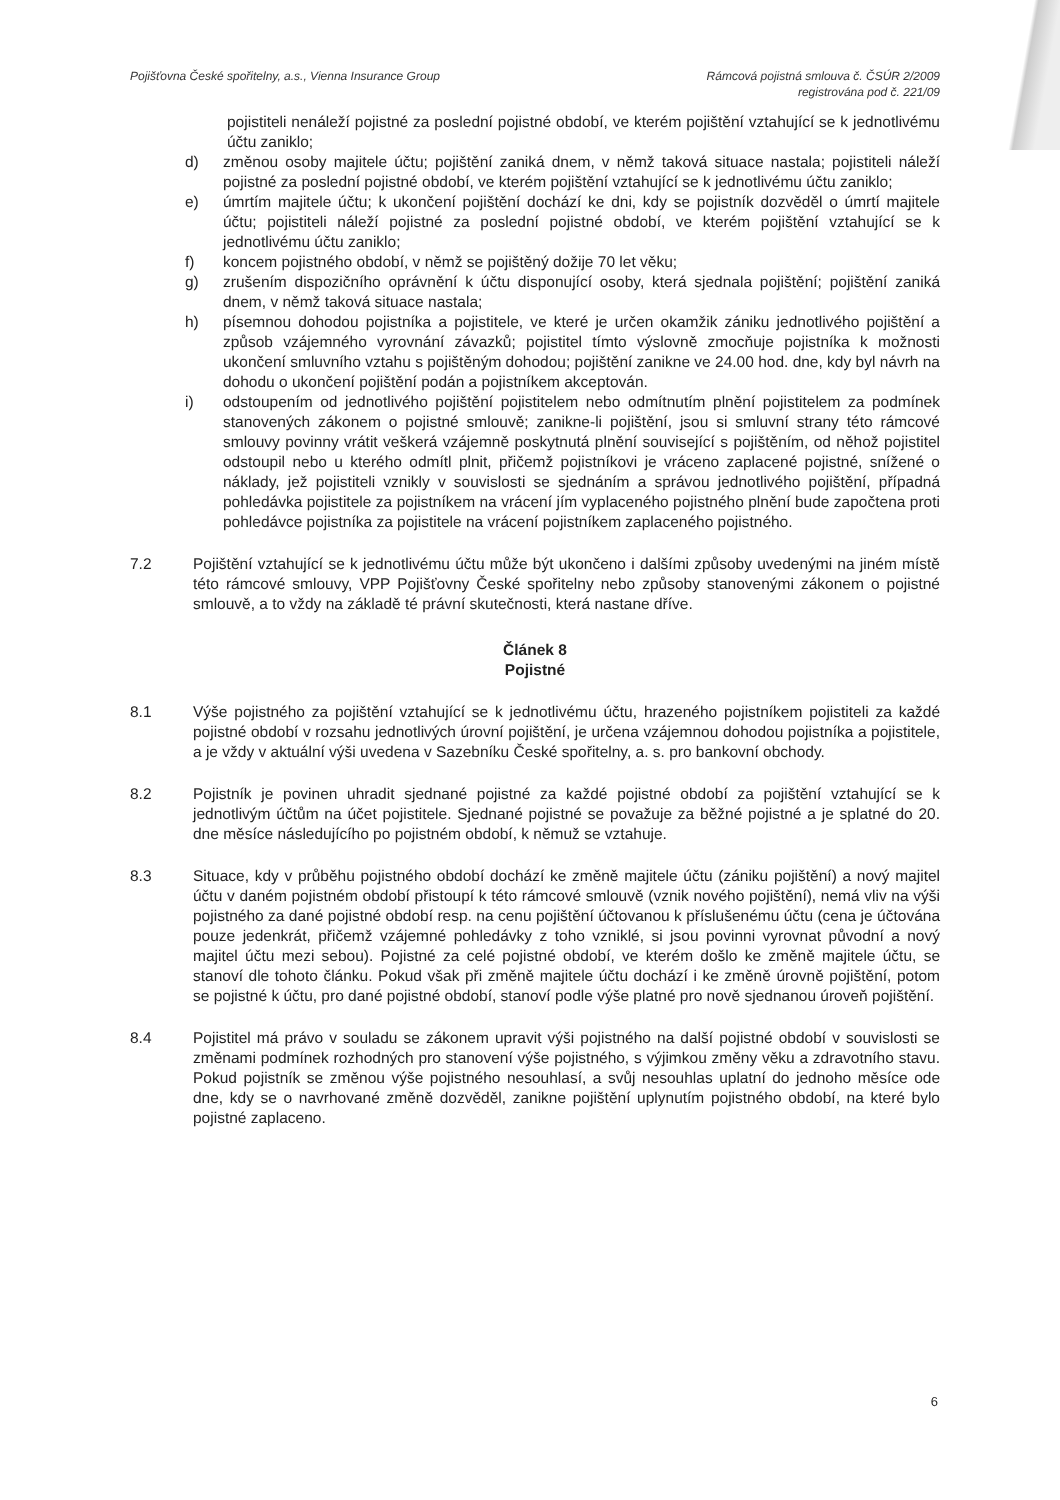Pojišťovna České spořitelny, a.s., Vienna Insurance Group
Rámcová pojistná smlouva č. ČSÚR 2/2009
registrována pod č. 221/09
pojistiteli nenáleží pojistné za poslední pojistné období, ve kterém pojištění vztahující se k jednotlivému účtu zaniklo;
d) změnou osoby majitele účtu; pojištění zaniká dnem, v němž taková situace nastala; pojistiteli náleží pojistné za poslední pojistné období, ve kterém pojištění vztahující se k jednotlivému účtu zaniklo;
e) úmrtím majitele účtu; k ukončení pojištění dochází ke dni, kdy se pojistník dozvěděl o úmrtí majitele účtu; pojistiteli náleží pojistné za poslední pojistné období, ve kterém pojištění vztahující se k jednotlivému účtu zaniklo;
f) koncem pojistného období, v němž se pojištěný dožije 70 let věku;
g) zrušením dispozičního oprávnění k účtu disponující osoby, která sjednala pojištění; pojištění zaniká dnem, v němž taková situace nastala;
h) písemnou dohodou pojistníka a pojistitele, ve které je určen okamžik zániku jednotlivého pojištění a způsob vzájemného vyrovnání závazků; pojistitel tímto výslovně zmocňuje pojistníka k možnosti ukončení smluvního vztahu s pojištěným dohodou; pojištění zanikne ve 24.00 hod. dne, kdy byl návrh na dohodu o ukončení pojištění podán a pojistníkem akceptován.
i) odstoupením od jednotlivého pojištění pojistitelem nebo odmítnutím plnění pojistitelem za podmínek stanovených zákonem o pojistné smlouvě; zanikne-li pojištění, jsou si smluvní strany této rámcové smlouvy povinny vrátit veškerá vzájemně poskytnutá plnění související s pojištěním, od něhož pojistitel odstoupil nebo u kterého odmítl plnit, přičemž pojistníkovi je vráceno zaplacené pojistné, snížené o náklady, jež pojistiteli vznikly v souvislosti se sjednáním a správou jednotlivého pojištění, případná pohledávka pojistitele za pojistníkem na vrácení jím vyplaceného pojistného plnění bude započtena proti pohledávce pojistníka za pojistitele na vrácení pojistníkem zaplaceného pojistného.
7.2 Pojištění vztahující se k jednotlivému účtu může být ukončeno i dalšími způsoby uvedenými na jiném místě této rámcové smlouvy, VPP Pojišťovny České spořitelny nebo způsoby stanovenými zákonem o pojistné smlouvě, a to vždy na základě té právní skutečnosti, která nastane dříve.
Článek 8
Pojistné
8.1 Výše pojistného za pojištění vztahující se k jednotlivému účtu, hrazeného pojistníkem pojistiteli za každé pojistné období v rozsahu jednotlivých úrovní pojištění, je určena vzájemnou dohodou pojistníka a pojistitele, a je vždy v aktuální výši uvedena v Sazebníku České spořitelny, a. s. pro bankovní obchody.
8.2 Pojistník je povinen uhradit sjednané pojistné za každé pojistné období za pojištění vztahující se k jednotlivým účtům na účet pojistitele. Sjednané pojistné se považuje za běžné pojistné a je splatné do 20. dne měsíce následujícího po pojistném období, k němuž se vztahuje.
8.3 Situace, kdy v průběhu pojistného období dochází ke změně majitele účtu (zániku pojištění) a nový majitel účtu v daném pojistném období přistoupí k této rámcové smlouvě (vznik nového pojištění), nemá vliv na výši pojistného za dané pojistné období resp. na cenu pojištění účtovanou k příslušenému účtu (cena je účtována pouze jedenkrát, přičemž vzájemné pohledávky z toho vzniklé, si jsou povinni vyrovnat původní a nový majitel účtu mezi sebou). Pojistné za celé pojistné období, ve kterém došlo ke změně majitele účtu, se stanoví dle tohoto článku. Pokud však při změně majitele účtu dochází i ke změně úrovně pojištění, potom se pojistné k účtu, pro dané pojistné období, stanoví podle výše platné pro nově sjednanou úroveň pojištění.
8.4 Pojistitel má právo v souladu se zákonem upravit výši pojistného na další pojistné období v souvislosti se změnami podmínek rozhodných pro stanovení výše pojistného, s výjimkou změny věku a zdravotního stavu. Pokud pojistník se změnou výše pojistného nesouhlasí, a svůj nesouhlas uplatní do jednoho měsíce ode dne, kdy se o navrhované změně dozvěděl, zanikne pojištění uplynutím pojistného období, na které bylo pojistné zaplaceno.
6